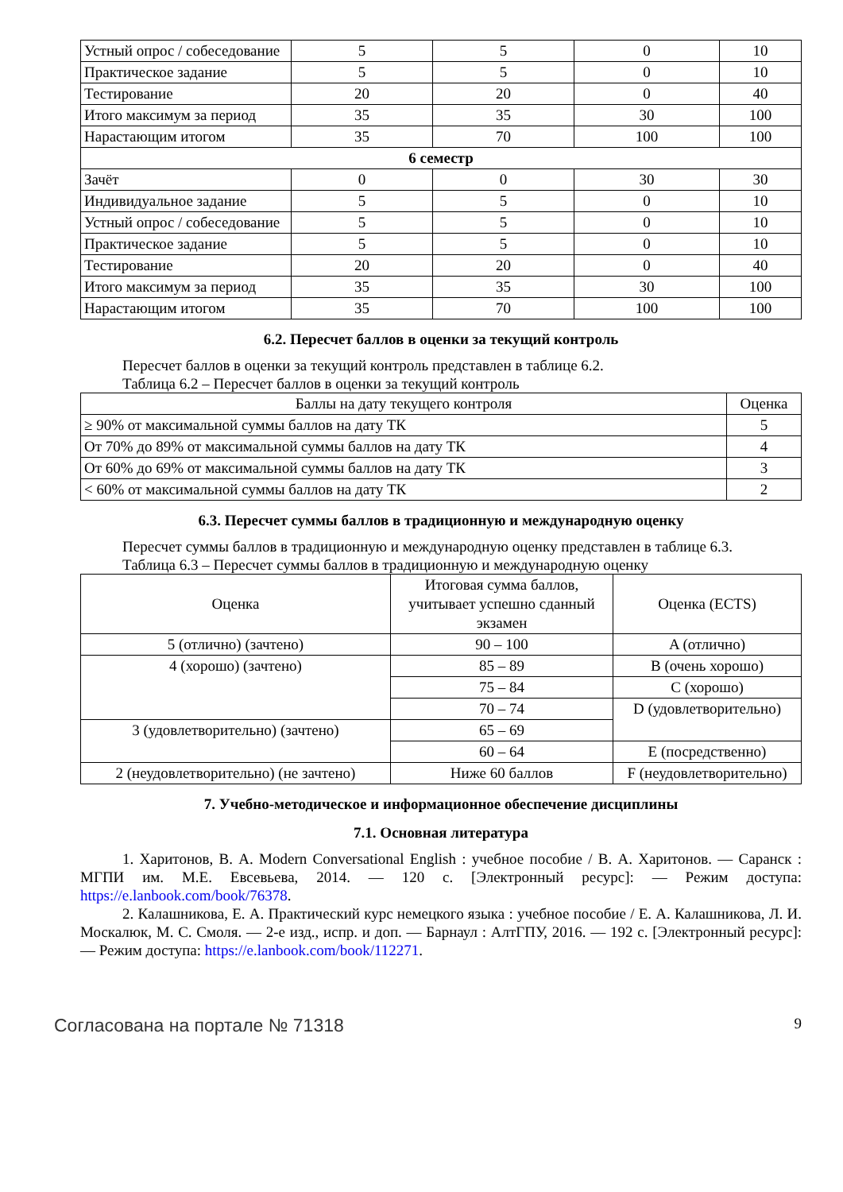| Устный опрос / собеседование | 5 | 5 | 0 | 10 |
| Практическое задание | 5 | 5 | 0 | 10 |
| Тестирование | 20 | 20 | 0 | 40 |
| Итого максимум за период | 35 | 35 | 30 | 100 |
| Нарастающим итогом | 35 | 70 | 100 | 100 |
| 6 семестр | | | | |
| Зачёт | 0 | 0 | 30 | 30 |
| Индивидуальное задание | 5 | 5 | 0 | 10 |
| Устный опрос / собеседование | 5 | 5 | 0 | 10 |
| Практическое задание | 5 | 5 | 0 | 10 |
| Тестирование | 20 | 20 | 0 | 40 |
| Итого максимум за период | 35 | 35 | 30 | 100 |
| Нарастающим итогом | 35 | 70 | 100 | 100 |
6.2. Пересчет баллов в оценки за текущий контроль
Пересчет баллов в оценки за текущий контроль представлен в таблице 6.2.
Таблица 6.2 – Пересчет баллов в оценки за текущий контроль
| Баллы на дату текущего контроля | Оценка |
| --- | --- |
| ≥ 90% от максимальной суммы баллов на дату ТК | 5 |
| От 70% до 89% от максимальной суммы баллов на дату ТК | 4 |
| От 60% до 69% от максимальной суммы баллов на дату ТК | 3 |
| < 60% от максимальной суммы баллов на дату ТК | 2 |
6.3. Пересчет суммы баллов в традиционную и международную оценку
Пересчет суммы баллов в традиционную и международную оценку представлен в таблице 6.3.
Таблица 6.3 – Пересчет суммы баллов в традиционную и международную оценку
| Оценка | Итоговая сумма баллов, учитывает успешно сданный экзамен | Оценка (ECTS) |
| --- | --- | --- |
| 5 (отлично) (зачтено) | 90 – 100 | A (отлично) |
| 4 (хорошо) (зачтено) | 85 – 89 | B (очень хорошо) |
| | 75 – 84 | C (хорошо) |
| | 70 – 74 | D (удовлетворительно) |
| 3 (удовлетворительно) (зачтено) | 65 – 69 | |
| | 60 – 64 | E (посредственно) |
| 2 (неудовлетворительно) (не зачтено) | Ниже 60 баллов | F (неудовлетворительно) |
7. Учебно-методическое и информационное обеспечение дисциплины
7.1. Основная литература
1. Харитонов, В. А. Modern Conversational English : учебное пособие / В. А. Харитонов. — Саранск : МГПИ им. М.Е. Евсевьева, 2014. — 120 с. [Электронный ресурс]: — Режим доступа: https://e.lanbook.com/book/76378.
2. Калашникова, Е. А. Практический курс немецкого языка : учебное пособие / Е. А. Калашникова, Л. И. Москалюк, М. С. Смоля. — 2-е изд., испр. и доп. — Барнаул : АлтГПУ, 2016. — 192 с. [Электронный ресурс]: — Режим доступа: https://e.lanbook.com/book/112271.
Согласована на портале № 71318 9